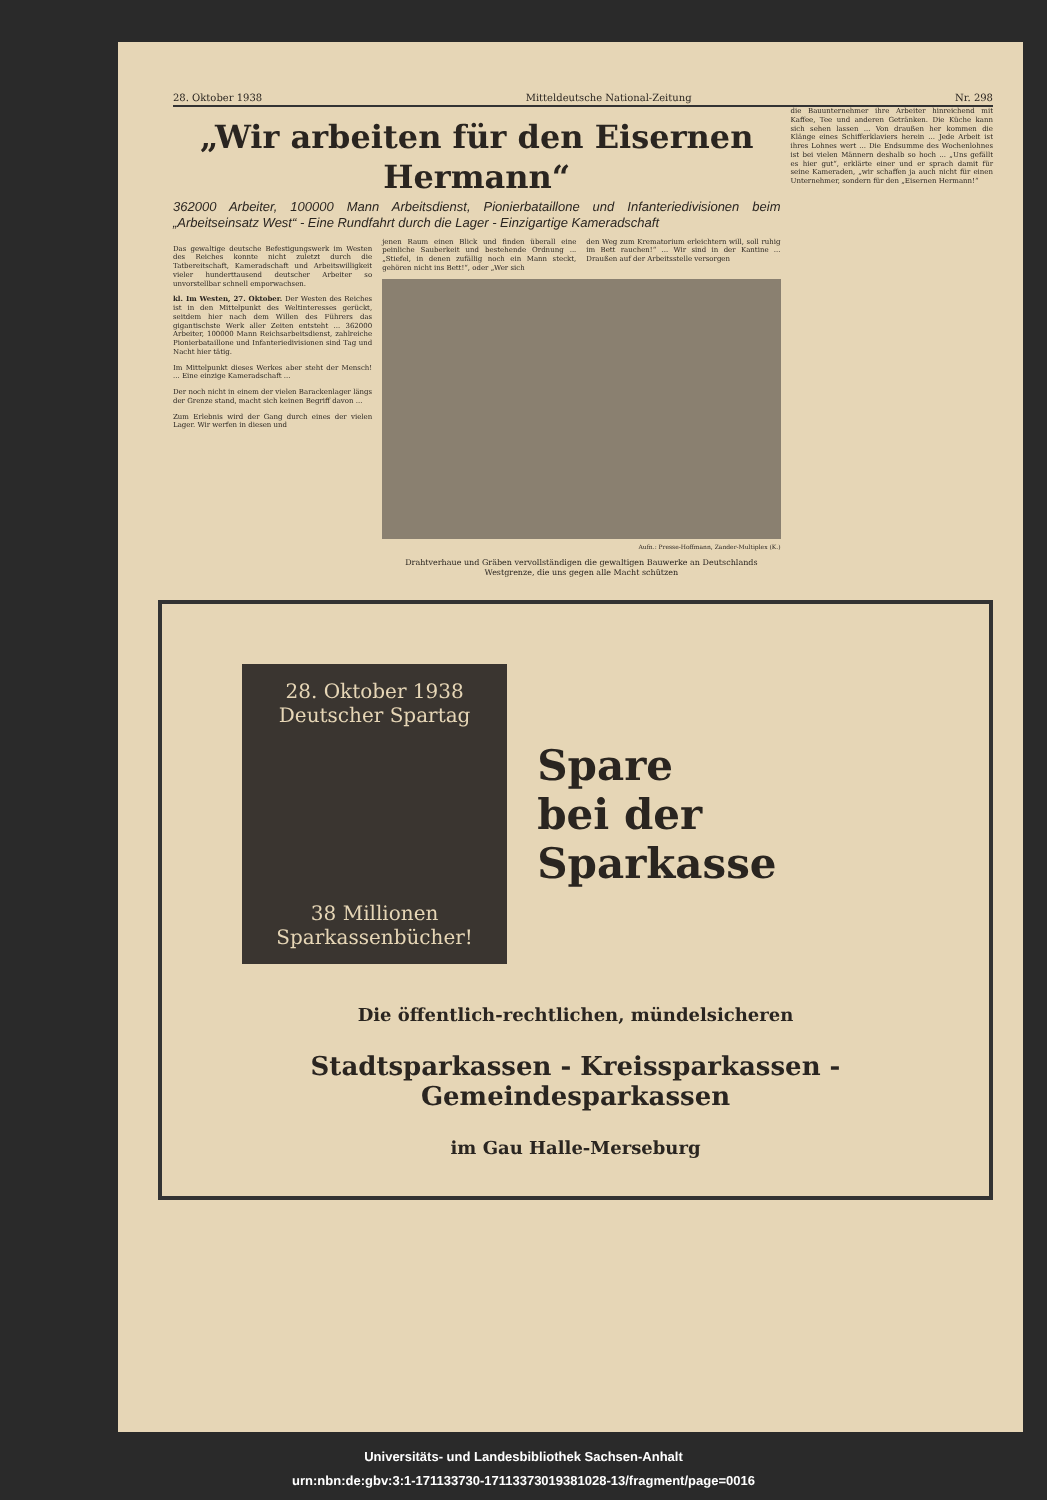28. Oktober 1938 Mitteldeutsche National-Zeitung Nr. 298
„Wir arbeiten für den Eisernen Hermann“
362000 Arbeiter, 100000 Mann Arbeitsdienst, Pionierbataillone und Infanteriedivisionen beim „Arbeitseinsatz West“ - Eine Rundfahrt durch die Lager - Einzigartige Kameradschaft
Das gewaltige deutsche Befestigungswerk im Westen des Reiches konnte nicht zuletzt durch die Tatbereitschaft, Kameradschaft und Arbeitswilligkeit vieler hunderttausend deutscher Arbeiter so unvorstellbar schnell emporwachsen.
kl. Im Westen, 27. Oktober. Der Westen des Reiches ist in den Mittelpunkt des Weltinteresses gerückt, seitdem hier nach dem Willen des Führers das gigantischste Werk aller Zeiten entsteht ... 362000 Arbeiter, 100000 Mann Reichsarbeitsdienst, zahlreiche Pionierbataillone und Infanteriedivisionen sind Tag und Nacht hier tätig.
Im Mittelpunkt dieses Werkes aber steht der Mensch! ... Eine einzige Kameradschaft ...
Der noch nicht in einem der vielen Barackenlager längs der Grenze stand, macht sich keinen Begriff davon ...
Zum Erlebnis wird der Gang durch eines der vielen Lager. Wir werfen in diesen und
jenen Raum einen Blick und finden überall eine peinliche Sauberkeit und bestehende Ordnung ... „Stiefel, in denen zufällig noch ein Mann steckt, gehören nicht ins Bett!“, oder „Wer sich
den Weg zum Krematorium erleichtern will, soll ruhig im Bett rauchen!“ ... Wir sind in der Kantine ... Draußen auf der Arbeitsstelle versorgen
Aufn.: Presse-Hoffmann, Zander-Multiplex (K.)
Drahtverhaue und Gräben vervollständigen die gewaltigen Bauwerke an Deutschlands Westgrenze, die uns gegen alle Macht schützen
die Bauunternehmer ihre Arbeiter hinreichend mit Kaffee, Tee und anderen Getränken. Die Küche kann sich sehen lassen ... Von draußen her kommen die Klänge eines Schifferklaviers herein ... Jede Arbeit ist ihres Lohnes wert ... Die Endsumme des Wochenlohnes ist bei vielen Männern deshalb so hoch ... „Uns gefällt es hier gut“, erklärte einer und er sprach damit für seine Kameraden, „wir schaffen ja auch nicht für einen Unternehmer, sondern für den „Eisernen Hermann!“
28. Oktober 1938
Deutscher Spartag
38 Millionen Sparkassenbücher!
Spare
bei der Sparkasse
Die öffentlich-rechtlichen, mündelsicheren
Stadtsparkassen - Kreissparkassen - Gemeindesparkassen
im Gau Halle-Merseburg
Universitäts- und Landesbibliothek Sachsen-Anhalt
urn:nbn:de:gbv:3:1-171133730-17113373019381028-13/fragment/page=0016